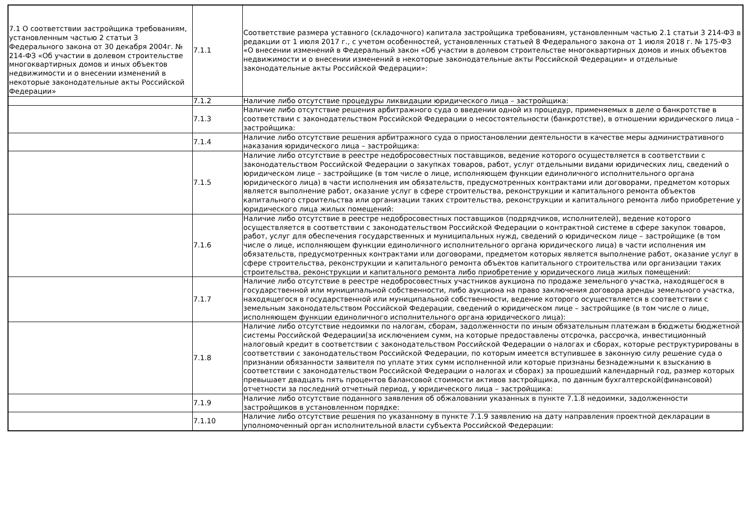| 7.1 О соответствии застройщика требованиям, установленным частью 2 статьи 3 Федерального закона от 30 декабря 2004г. № 214-ФЗ «Об участии в долевом строительстве многоквартирных домов и иных объектов недвижимости и о внесении изменений в некоторые законодательные акты Российской Федерации» | 7.1.1 | Соответствие размера уставного (складочного) капитала застройщика требованиям, установленным частью 2.1 статьи 3 214-ФЗ в редакции от 1 июля 2017 г., с учетом особенностей, установленных статьей 8 Федерального закона от 1 июля 2018 г. № 175-ФЗ «О внесении изменений в Федеральный закон «Об участии в долевом строительстве многоквартирных домов и иных объектов недвижимости и о внесении изменений в некоторые законодательные акты Российской Федерации» и отдельные законодательные акты Российской Федерации»: |
| | 7.1.2 | Наличие либо отсутствие процедуры ликвидации юридического лица – застройщика: |
| | 7.1.3 | Наличие либо отсутствие решения арбитражного суда о введении одной из процедур, применяемых в деле о банкротстве в соответствии с законодательством Российской Федерации о несостоятельности (банкротстве), в отношении юридического лица – застройщика: |
| | 7.1.4 | Наличие либо отсутствие решения арбитражного суда о приостановлении деятельности в качестве меры административного наказания юридического лица – застройщика: |
| | 7.1.5 | Наличие либо отсутствие в реестре недобросовестных поставщиков, ведение которого осуществляется в соответствии с законодательством Российской Федерации о закупках товаров, работ, услуг отдельными видами юридических лиц, сведений о юридическом лице – застройщике (в том числе о лице, исполняющем функции единоличного исполнительного органа юридического лица) в части исполнения им обязательств, предусмотренных контрактами или договорами, предметом которых является выполнение работ, оказание услуг в сфере строительства, реконструкции и капитального ремонта объектов капитального строительства или организации таких строительства, реконструкции и капитального ремонта либо приобретение у юридического лица жилых помещений: |
| | 7.1.6 | Наличие либо отсутствие в реестре недобросовестных поставщиков (подрядчиков, исполнителей), ведение которого осуществляется в соответствии с законодательством Российской Федерации о контрактной системе в сфере закупок товаров, работ, услуг для обеспечения государственных и муниципальных нужд, сведений о юридическом лице – застройщике (в том числе о лице, исполняющем функции единоличного исполнительного органа юридического лица) в части исполнения им обязательств, предусмотренных контрактами или договорами, предметом которых является выполнение работ, оказание услуг в сфере строительства, реконструкции и капитального ремонта объектов капитального строительства или организации таких строительства, реконструкции и капитального ремонта либо приобретение у юридического лица жилых помещений: |
| | 7.1.7 | Наличие либо отсутствие в реестре недобросовестных участников аукциона по продаже земельного участка, находящегося в государственной или муниципальной собственности, либо аукциона на право заключения договора аренды земельного участка, находящегося в государственной или муниципальной собственности, ведение которого осуществляется в соответствии с земельным законодательством Российской Федерации, сведений о юридическом лице – застройщике (в том числе о лице, исполняющем функции единоличного исполнительного органа юридического лица): |
| | 7.1.8 | Наличие либо отсутствие недоимки по налогам, сборам, задолженности по иным обязательным платежам в бюджеты бюджетной системы Российской Федерации(за исключением сумм, на которые предоставлены отсрочка, рассрочка, инвестиционный налоговый кредит в соответствии с законодательством Российской Федерации о налогах и сборах, которые реструктурированы в соответствии с законодательством Российской Федерации, по которым имеется вступившее в законную силу решение суда о признании обязанности заявителя по уплате этих сумм исполненной или которые признаны безнадежными к взысканию в соответствии с законодательством Российской Федерации о налогах и сборах) за прошедший календарный год, размер которых превышает двадцать пять процентов балансовой стоимости активов застройщика, по данным бухгалтерской(финансовой) отчетности за последний отчетный период, у юридического лица – застройщика: |
| | 7.1.9 | Наличие либо отсутствие поданного заявления об обжаловании указанных в пункте 7.1.8 недоимки, задолженности застройщиков в установленном порядке: |
| | 7.1.10 | Наличие либо отсутствие решения по указанному в пункте 7.1.9 заявлению на дату направления проектной декларации в уполномоченный орган исполнительной власти субъекта Российской Федерации: |